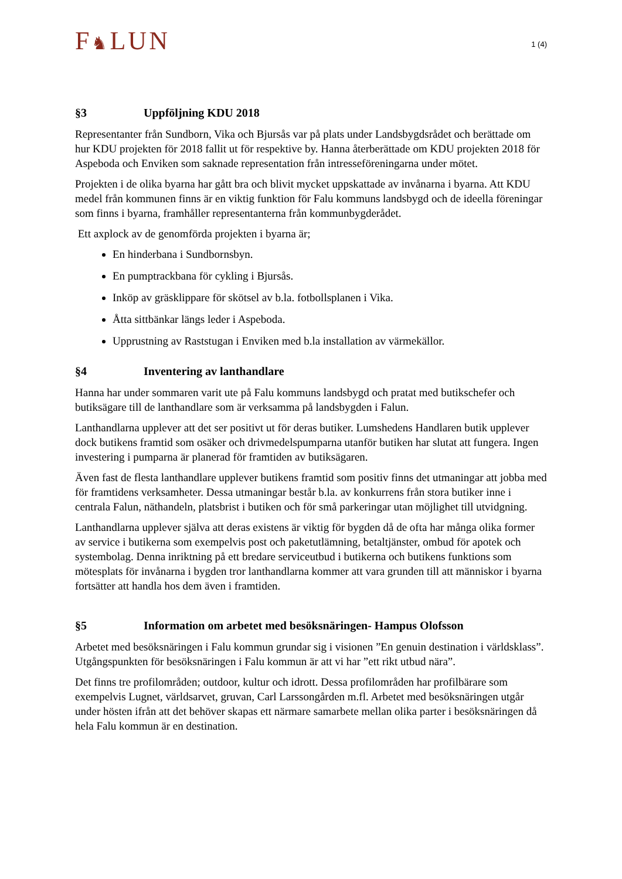F♞LUN
1 (4)
§3 Uppföljning KDU 2018
Representanter från Sundborn, Vika och Bjursås var på plats under Landsbygdsrådet och berättade om hur KDU projekten för 2018 fallit ut för respektive by. Hanna återberättade om KDU projekten 2018 för Aspeboda och Enviken som saknade representation från intresseföreningarna under mötet.
Projekten i de olika byarna har gått bra och blivit mycket uppskattade av invånarna i byarna. Att KDU medel från kommunen finns är en viktig funktion för Falu kommuns landsbygd och de ideella föreningar som finns i byarna, framhåller representanterna från kommunbygderådet.
Ett axplock av de genomförda projekten i byarna är;
En hinderbana i Sundbornsbyn.
En pumptrackbana för cykling i Bjursås.
Inköp av gräsklippare för skötsel av b.la. fotbollsplanen i Vika.
Åtta sittbänkar längs leder i Aspeboda.
Upprustning av Raststugan i Enviken med b.la installation av värmekällor.
§4 Inventering av lanthandlare
Hanna har under sommaren varit ute på Falu kommuns landsbygd och pratat med butikschefer och butiksägare till de lanthandlare som är verksamma på landsbygden i Falun.
Lanthandlarna upplever att det ser positivt ut för deras butiker. Lumshedens Handlaren butik upplever dock butikens framtid som osäker och drivmedelspumparna utanför butiken har slutat att fungera. Ingen investering i pumparna är planerad för framtiden av butiksägaren.
Även fast de flesta lanthandlare upplever butikens framtid som positiv finns det utmaningar att jobba med för framtidens verksamheter. Dessa utmaningar består b.la. av konkurrens från stora butiker inne i centrala Falun, näthandeln, platsbrist i butiken och för små parkeringar utan möjlighet till utvidgning.
Lanthandlarna upplever själva att deras existens är viktig för bygden då de ofta har många olika former av service i butikerna som exempelvis post och paketutlämning, betaltjänster, ombud för apotek och systembolag. Denna inriktning på ett bredare serviceutbud i butikerna och butikens funktions som mötesplats för invånarna i bygden tror lanthandlarna kommer att vara grunden till att människor i byarna fortsätter att handla hos dem även i framtiden.
§5 Information om arbetet med besöksnäringen- Hampus Olofsson
Arbetet med besöksnäringen i Falu kommun grundar sig i visionen ”En genuin destination i världsklass”. Utgångspunkten för besöksnäringen i Falu kommun är att vi har ”ett rikt utbud nära”.
Det finns tre profilområden; outdoor, kultur och idrott. Dessa profilområden har profilbärare som exempelvis Lugnet, världsarvet, gruvan, Carl Larssongården m.fl. Arbetet med besöksnäringen utgår under hösten ifrån att det behöver skapas ett närmare samarbete mellan olika parter i besöksnäringen då hela Falu kommun är en destination.